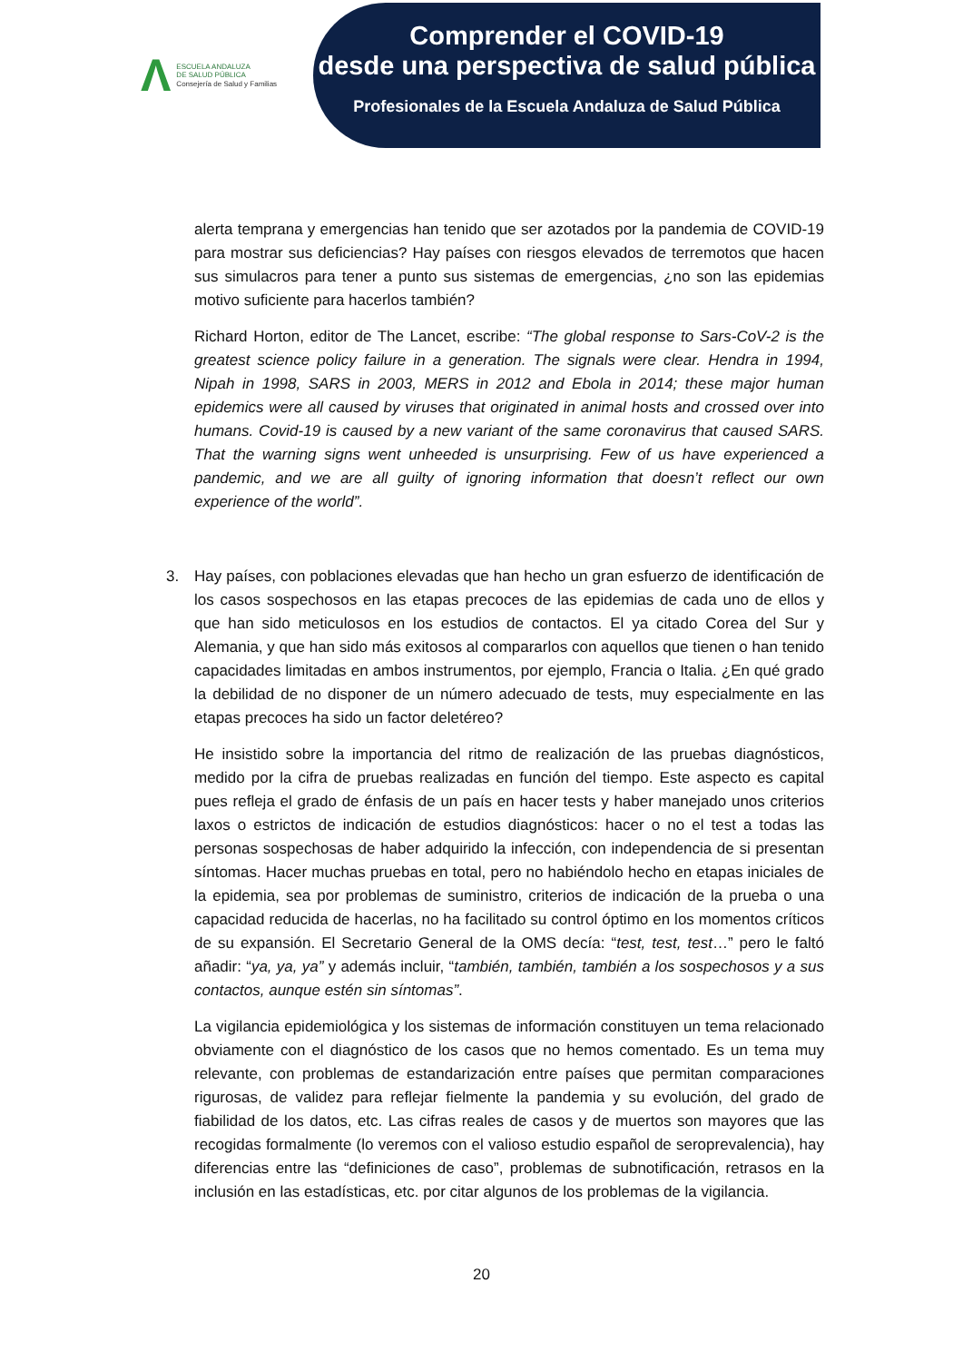Λ
ESCUELA ANDALUZA
DE SALUD PÚBLICA
Consejería de Salud y Familias
Comprender el COVID-19
desde una perspectiva de salud pública
Profesionales de la Escuela Andaluza de Salud Pública
alerta temprana y emergencias han tenido que ser azotados por la pandemia de COVID-19 para mostrar sus deficiencias? Hay países con riesgos elevados de terremotos que hacen sus simulacros para tener a punto sus sistemas de emergencias, ¿no son las epidemias motivo suficiente para hacerlos también?
Richard Horton, editor de The Lancet, escribe: “The global response to Sars-CoV-2 is the greatest science policy failure in a generation. The signals were clear. Hendra in 1994, Nipah in 1998, SARS in 2003, MERS in 2012 and Ebola in 2014; these major human epidemics were all caused by viruses that originated in animal hosts and crossed over into humans. Covid-19 is caused by a new variant of the same coronavirus that caused SARS. That the warning signs went unheeded is unsurprising. Few of us have experienced a pandemic, and we are all guilty of ignoring information that doesn’t reflect our own experience of the world”.
3. Hay países, con poblaciones elevadas que han hecho un gran esfuerzo de identificación de los casos sospechosos en las etapas precoces de las epidemias de cada uno de ellos y que han sido meticulosos en los estudios de contactos. El ya citado Corea del Sur y Alemania, y que han sido más exitosos al compararlos con aquellos que tienen o han tenido capacidades limitadas en ambos instrumentos, por ejemplo, Francia o Italia. ¿En qué grado la debilidad de no disponer de un número adecuado de tests, muy especialmente en las etapas precoces ha sido un factor deletéreo?
He insistido sobre la importancia del ritmo de realización de las pruebas diagnósticos, medido por la cifra de pruebas realizadas en función del tiempo. Este aspecto es capital pues refleja el grado de énfasis de un país en hacer tests y haber manejado unos criterios laxos o estrictos de indicación de estudios diagnósticos: hacer o no el test a todas las personas sospechosas de haber adquirido la infección, con independencia de si presentan síntomas. Hacer muchas pruebas en total, pero no habiéndolo hecho en etapas iniciales de la epidemia, sea por problemas de suministro, criterios de indicación de la prueba o una capacidad reducida de hacerlas, no ha facilitado su control óptimo en los momentos críticos de su expansión. El Secretario General de la OMS decía: “test, test, test…” pero le faltó añadir: “ya, ya, ya” y además incluir, “también, también, también a los sospechosos y a sus contactos, aunque estén sin síntomas”.
La vigilancia epidemiológica y los sistemas de información constituyen un tema relacionado obviamente con el diagnóstico de los casos que no hemos comentado. Es un tema muy relevante, con problemas de estandarización entre países que permitan comparaciones rigurosas, de validez para reflejar fielmente la pandemia y su evolución, del grado de fiabilidad de los datos, etc. Las cifras reales de casos y de muertos son mayores que las recogidas formalmente (lo veremos con el valioso estudio español de seroprevalencia), hay diferencias entre las “definiciones de caso”, problemas de subnotificación, retrasos en la inclusión en las estadísticas, etc. por citar algunos de los problemas de la vigilancia.
20